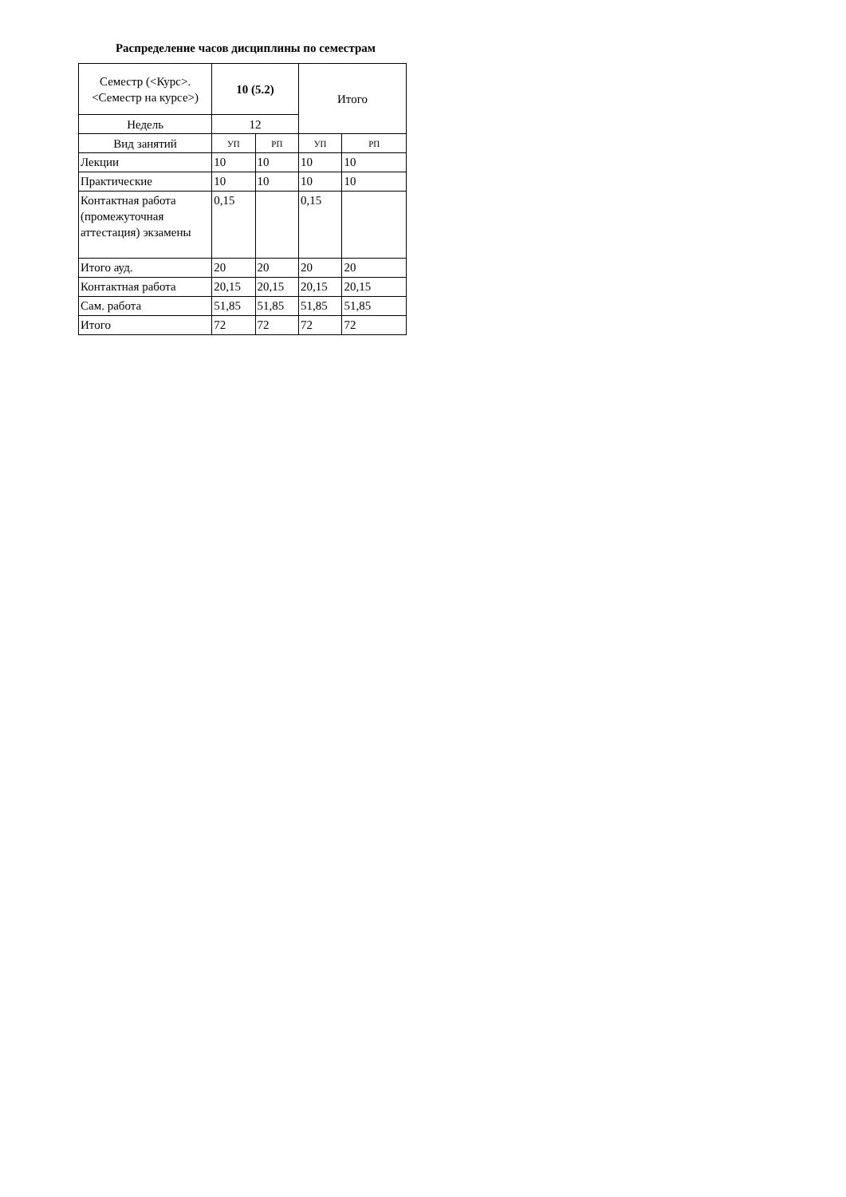Распределение часов дисциплины по семестрам
| Семестр (<Курс>.<Семестр на курсе>) | 10 (5.2) | | Итого | |
| --- | --- | --- | --- | --- |
| Недель | 12 | | | |
| Вид занятий | УП | РП | УП | РП |
| Лекции | 10 | 10 | 10 | 10 |
| Практические | 10 | 10 | 10 | 10 |
| Контактная работа (промежуточная аттестация) экзамены | 0,15 | | 0,15 | |
| Итого ауд. | 20 | 20 | 20 | 20 |
| Контактная работа | 20,15 | 20,15 | 20,15 | 20,15 |
| Сам. работа | 51,85 | 51,85 | 51,85 | 51,85 |
| Итого | 72 | 72 | 72 | 72 |